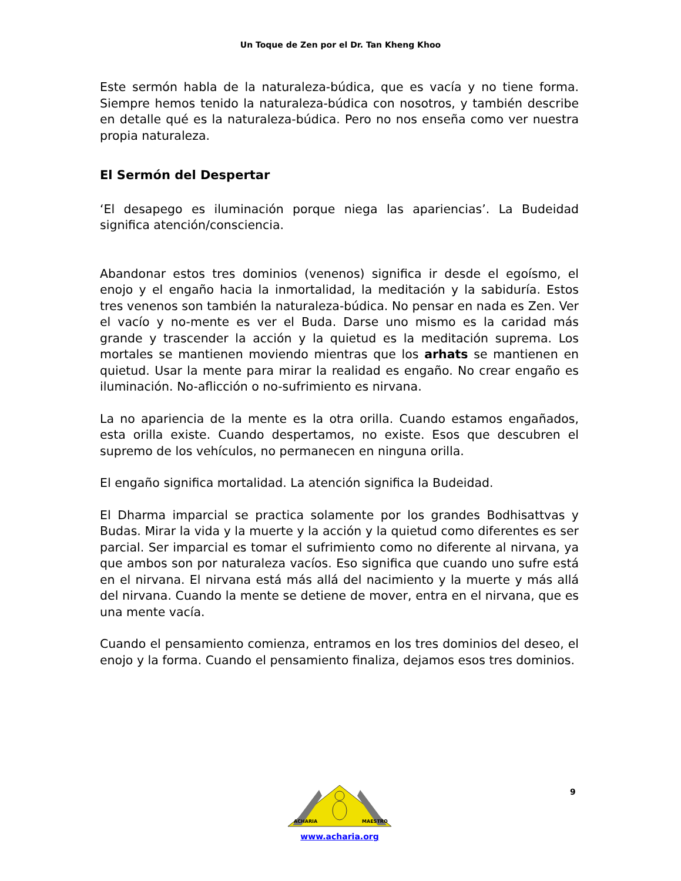Un Toque de Zen por el Dr. Tan Kheng Khoo
Este sermón habla de la naturaleza-búdica, que es vacía y no tiene forma. Siempre hemos tenido la naturaleza-búdica con nosotros, y también describe en detalle qué es la naturaleza-búdica. Pero no nos enseña como ver nuestra propia naturaleza.
El Sermón del Despertar
‘El desapego es iluminación porque niega las apariencias’. La Budeidad significa atención/consciencia.
Abandonar estos tres dominios (venenos) significa ir desde el egoísmo, el enojo y el engaño hacia la inmortalidad, la meditación y la sabiduría. Estos tres venenos son también la naturaleza-búdica. No pensar en nada es Zen. Ver el vacío y no-mente es ver el Buda. Darse uno mismo es la caridad más grande y trascender la acción y la quietud es la meditación suprema. Los mortales se mantienen moviendo mientras que los arhats se mantienen en quietud. Usar la mente para mirar la realidad es engaño. No crear engaño es iluminación. No-aflicción o no-sufrimiento es nirvana.
La no apariencia de la mente es la otra orilla. Cuando estamos engañados, esta orilla existe. Cuando despertamos, no existe. Esos que descubren el supremo de los vehículos, no permanecen en ninguna orilla.
El engaño significa mortalidad. La atención significa la Budeidad.
El Dharma imparcial se practica solamente por los grandes Bodhisattvas y Budas. Mirar la vida y la muerte y la acción y la quietud como diferentes es ser parcial. Ser imparcial es tomar el sufrimiento como no diferente al nirvana, ya que ambos son por naturaleza vacíos. Eso significa que cuando uno sufre está en el nirvana. El nirvana está más allá del nacimiento y la muerte y más allá del nirvana. Cuando la mente se detiene de mover, entra en el nirvana, que es una mente vacía.
Cuando el pensamiento comienza, entramos en los tres dominios del deseo, el enojo y la forma. Cuando el pensamiento finaliza, dejamos esos tres dominios.
9
ACHARIA
MAESTRO
www.acharia.org